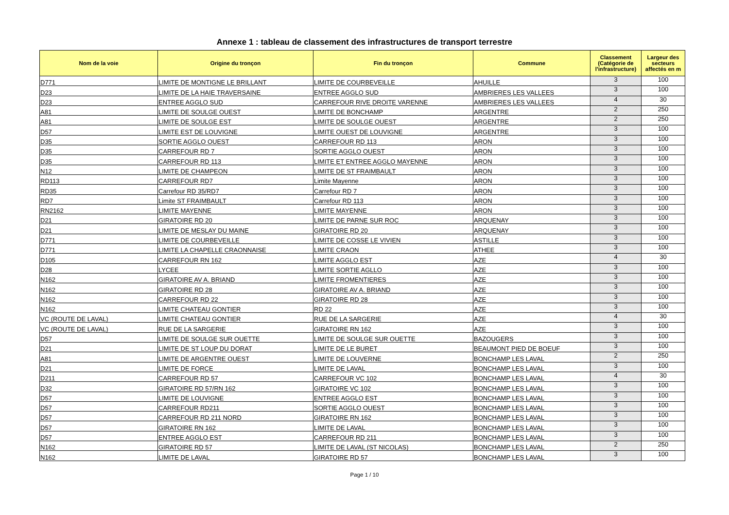Annexe 1 : tableau de classement des infrastructures de transport terrestre
| Nom de la voie | Origine du tronçon | Fin du tronçon | Commune | Classement (Catégorie de l'infrastructure) | Largeur des secteurs affectés en m |
| --- | --- | --- | --- | --- | --- |
| D771 | LIMITE DE MONTIGNE LE BRILLANT | LIMITE DE COURBEVEILLE | AHUILLE | 3 | 100 |
| D23 | LIMITE DE LA HAIE TRAVERSAINE | ENTREE AGGLO SUD | AMBRIERES LES VALLEES | 3 | 100 |
| D23 | ENTREE AGGLO SUD | CARREFOUR RIVE DROITE VARENNE | AMBRIERES LES VALLEES | 4 | 30 |
| A81 | LIMITE DE SOULGE OUEST | LIMITE DE BONCHAMP | ARGENTRE | 2 | 250 |
| A81 | LIMITE DE SOULGE EST | LIMITE DE SOULGE OUEST | ARGENTRE | 2 | 250 |
| D57 | LIMITE EST DE LOUVIGNE | LIMITE OUEST DE LOUVIGNE | ARGENTRE | 3 | 100 |
| D35 | SORTIE AGGLO OUEST | CARREFOUR RD 113 | ARON | 3 | 100 |
| D35 | CARREFOUR RD 7 | SORTIE AGGLO OUEST | ARON | 3 | 100 |
| D35 | CARREFOUR RD 113 | LIMITE ET ENTREE AGGLO MAYENNE | ARON | 3 | 100 |
| N12 | LIMITE DE CHAMPEON | LIMITE DE ST FRAIMBAULT | ARON | 3 | 100 |
| RD113 | CARREFOUR RD7 | Limite Mayenne | ARON | 3 | 100 |
| RD35 | Carrefour RD 35/RD7 | Carrefour RD 7 | ARON | 3 | 100 |
| RD7 | Limite ST FRAIMBAULT | Carrefour RD 113 | ARON | 3 | 100 |
| RN2162 | LIMITE MAYENNE | LIMITE MAYENNE | ARON | 3 | 100 |
| D21 | GIRATOIRE RD 20 | LIMITE DE PARNE SUR ROC | ARQUENAY | 3 | 100 |
| D21 | LIMITE DE MESLAY DU MAINE | GIRATOIRE RD 20 | ARQUENAY | 3 | 100 |
| D771 | LIMITE DE COURBEVEILLE | LIMITE DE COSSE LE VIVIEN | ASTILLE | 3 | 100 |
| D771 | LIMITE LA CHAPELLE CRAONNAISE | LIMITE CRAON | ATHEE | 3 | 100 |
| D105 | CARREFOUR RN 162 | LIMITE AGGLO EST | AZE | 4 | 30 |
| D28 | LYCEE | LIMITE SORTIE AGLLO | AZE | 3 | 100 |
| N162 | GIRATOIRE AV A. BRIAND | LIMITE FROMENTIERES | AZE | 3 | 100 |
| N162 | GIRATOIRE RD 28 | GIRATOIRE AV A. BRIAND | AZE | 3 | 100 |
| N162 | CARREFOUR RD 22 | GIRATOIRE RD 28 | AZE | 3 | 100 |
| N162 | LIMITE CHATEAU GONTIER | RD 22 | AZE | 3 | 100 |
| VC (ROUTE DE LAVAL) | LIMITE CHATEAU GONTIER | RUE DE LA SARGERIE | AZE | 4 | 30 |
| VC (ROUTE DE LAVAL) | RUE DE LA SARGERIE | GIRATOIRE RN 162 | AZE | 3 | 100 |
| D57 | LIMITE DE SOULGE SUR OUETTE | LIMITE DE SOULGE SUR OUETTE | BAZOUGERS | 3 | 100 |
| D21 | LIMITE DE ST LOUP DU DORAT | LIMITE DE LE BURET | BEAUMONT PIED DE BOEUF | 3 | 100 |
| A81 | LIMITE DE ARGENTRE OUEST | LIMITE DE LOUVERNE | BONCHAMP LES LAVAL | 2 | 250 |
| D21 | LIMITE DE FORCE | LIMITE DE LAVAL | BONCHAMP LES LAVAL | 3 | 100 |
| D211 | CARREFOUR RD 57 | CARREFOUR VC 102 | BONCHAMP LES LAVAL | 4 | 30 |
| D32 | GIRATOIRE RD 57/RN 162 | GIRATOIRE VC 102 | BONCHAMP LES LAVAL | 3 | 100 |
| D57 | LIMITE DE LOUVIGNE | ENTREE AGGLO EST | BONCHAMP LES LAVAL | 3 | 100 |
| D57 | CARREFOUR RD211 | SORTIE AGGLO OUEST | BONCHAMP LES LAVAL | 3 | 100 |
| D57 | CARREFOUR RD 211 NORD | GIRATOIRE RN 162 | BONCHAMP LES LAVAL | 3 | 100 |
| D57 | GIRATOIRE RN 162 | LIMITE DE LAVAL | BONCHAMP LES LAVAL | 3 | 100 |
| D57 | ENTREE AGGLO EST | CARREFOUR RD 211 | BONCHAMP LES LAVAL | 3 | 100 |
| N162 | GIRATOIRE RD 57 | LIMITE DE LAVAL (ST NICOLAS) | BONCHAMP LES LAVAL | 2 | 250 |
| N162 | LIMITE DE LAVAL | GIRATOIRE RD 57 | BONCHAMP LES LAVAL | 3 | 100 |
Page 1 / 10